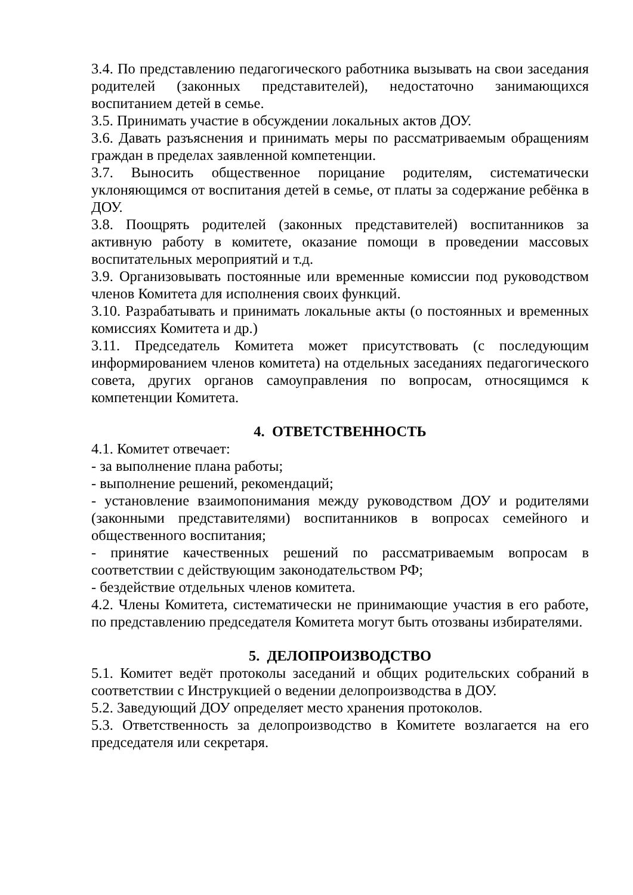3.4. По представлению педагогического работника вызывать на свои заседания родителей (законных представителей), недостаточно занимающихся воспитанием детей в семье.
3.5. Принимать участие в обсуждении локальных актов ДОУ.
3.6. Давать разъяснения и принимать меры по рассматриваемым обращениям граждан в пределах заявленной компетенции.
3.7. Выносить общественное порицание родителям, систематически уклоняющимся от воспитания детей в семье, от платы за содержание ребёнка в ДОУ.
3.8. Поощрять родителей (законных представителей) воспитанников за активную работу в комитете, оказание помощи в проведении массовых воспитательных мероприятий и т.д.
3.9. Организовывать постоянные или временные комиссии под руководством членов Комитета для исполнения своих функций.
3.10. Разрабатывать и принимать локальные акты (о постоянных и временных комиссиях Комитета и др.)
3.11. Председатель Комитета может присутствовать (с последующим информированием членов комитета) на отдельных заседаниях педагогического совета, других органов самоуправления по вопросам, относящимся к компетенции Комитета.
4. ОТВЕТСТВЕННОСТЬ
4.1. Комитет отвечает:
- за выполнение плана работы;
- выполнение решений, рекомендаций;
- установление взаимопонимания между руководством ДОУ и родителями (законными представителями) воспитанников в вопросах семейного и общественного воспитания;
- принятие качественных решений по рассматриваемым вопросам в соответствии с действующим законодательством РФ;
- бездействие отдельных членов комитета.
4.2. Члены Комитета, систематически не принимающие участия в его работе, по представлению председателя Комитета могут быть отозваны избирателями.
5. ДЕЛОПРОИЗВОДСТВО
5.1. Комитет ведёт протоколы заседаний и общих родительских собраний в соответствии с Инструкцией о ведении делопроизводства в ДОУ.
5.2. Заведующий ДОУ определяет место хранения протоколов.
5.3. Ответственность за делопроизводство в Комитете возлагается на его председателя или секретаря.